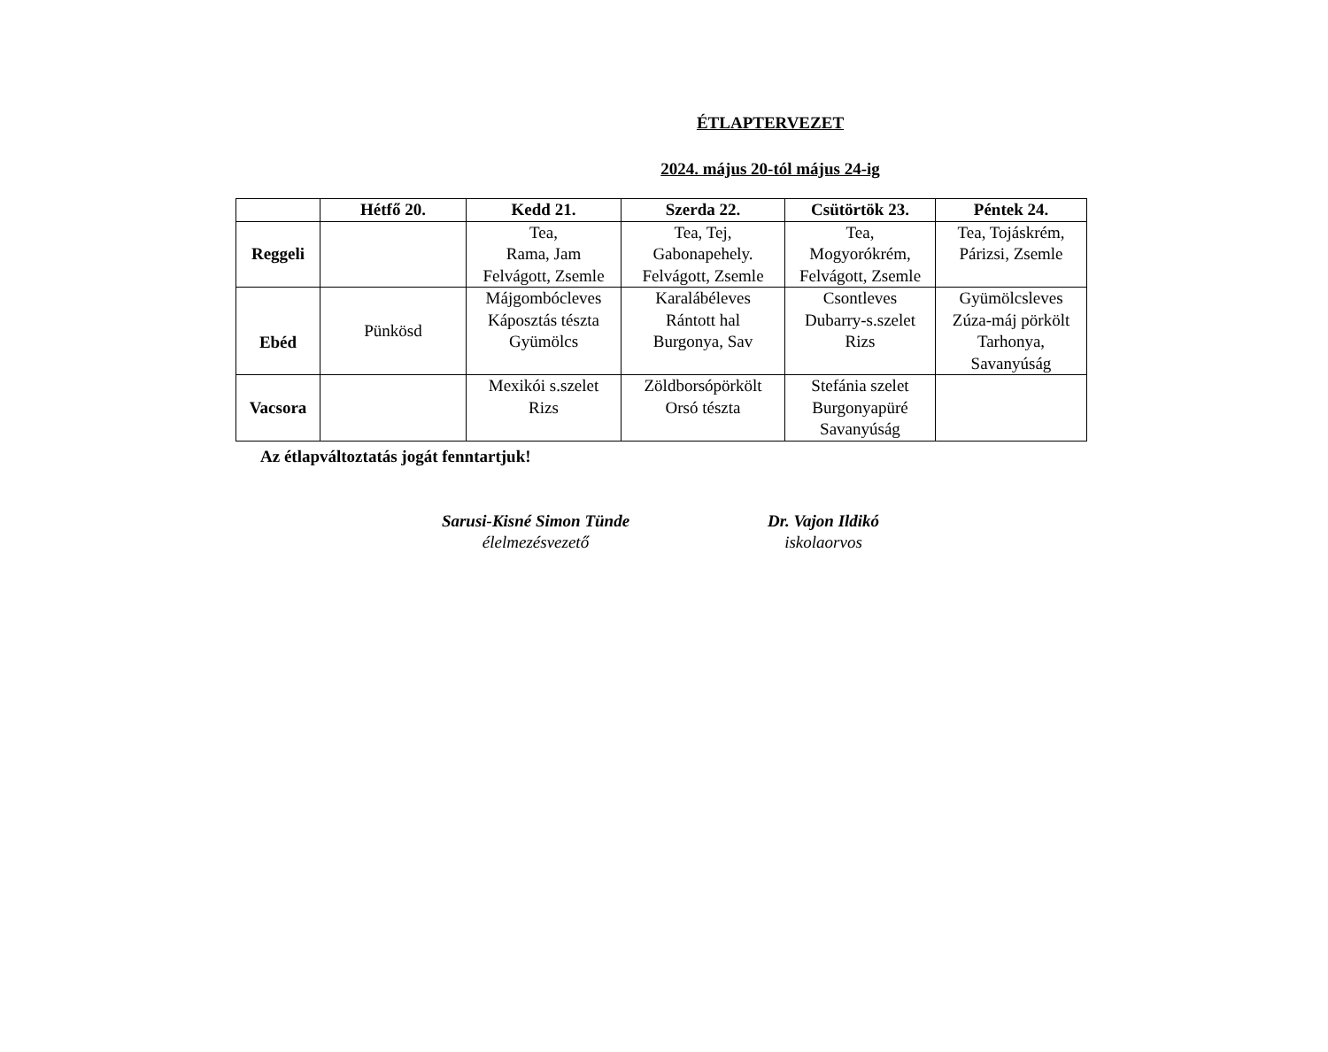ÉTLAPTERVEZET
2024. május 20-tól május 24-ig
| | Hétfő 20. | Kedd 21. | Szerda 22. | Csütörtök 23. | Péntek 24. |
| --- | --- | --- | --- | --- | --- |
| Reggeli | | Tea, Rama, Jam Felvágott, Zsemle | Tea, Tej, Gabonapehely. Felvágott, Zsemle | Tea, Mogyorókrém, Felvágott, Zsemle | Tea, Tojáskrém, Párizsi, Zsemle |
| Ebéd | Pünkösd | Májgombócleves Káposztás tészta Gyümölcs | Karalábéleves Rántott hal Burgonya, Sav | Csontleves Dubarry-s.szelet Rizs | Gyümölcsleves Zúza-máj pörkölt Tarhonya, Savanyúság |
| Vacsora | | Mexikói s.szelet Rizs | Zöldborsópörkölt Orsó tészta | Stefánia szelet Burgonyapüré Savanyúság | |
Az étlapváltoztatás jogát fenntartjuk!
Sarusi-Kisné Simon Tünde
élelmezésvezető
Dr. Vajon Ildikó
iskolaorvos